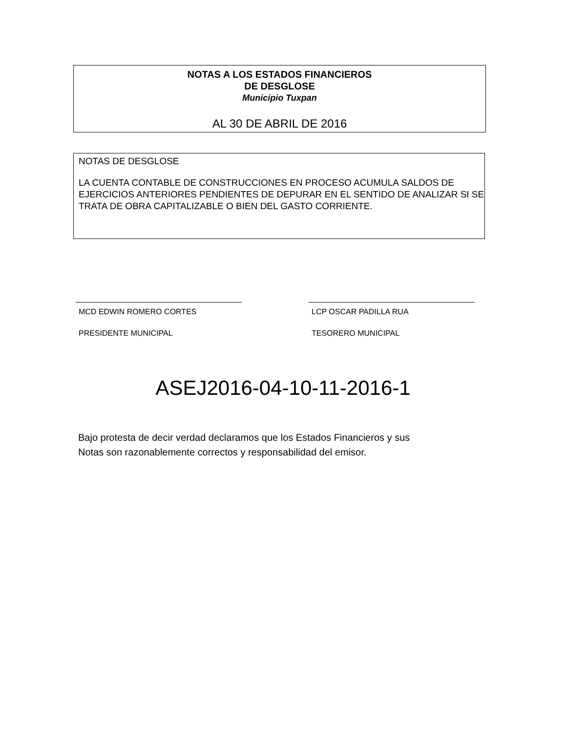NOTAS A LOS ESTADOS FINANCIEROS
DE DESGLOSE
Municipio Tuxpan
AL 30 DE ABRIL DE 2016
NOTAS DE DESGLOSE
LA CUENTA CONTABLE DE CONSTRUCCIONES EN PROCESO ACUMULA SALDOS DE EJERCICIOS ANTERIORES PENDIENTES DE DEPURAR EN EL SENTIDO DE ANALIZAR SI SE TRATA DE OBRA CAPITALIZABLE O BIEN DEL GASTO CORRIENTE.
MCD EDWIN ROMERO CORTES
PRESIDENTE MUNICIPAL
LCP OSCAR PADILLA RUA
TESORERO MUNICIPAL
ASEJ2016-04-10-11-2016-1
Bajo protesta de decir verdad declaramos que los Estados Financieros y sus
Notas son razonablemente correctos y responsabilidad del emisor.